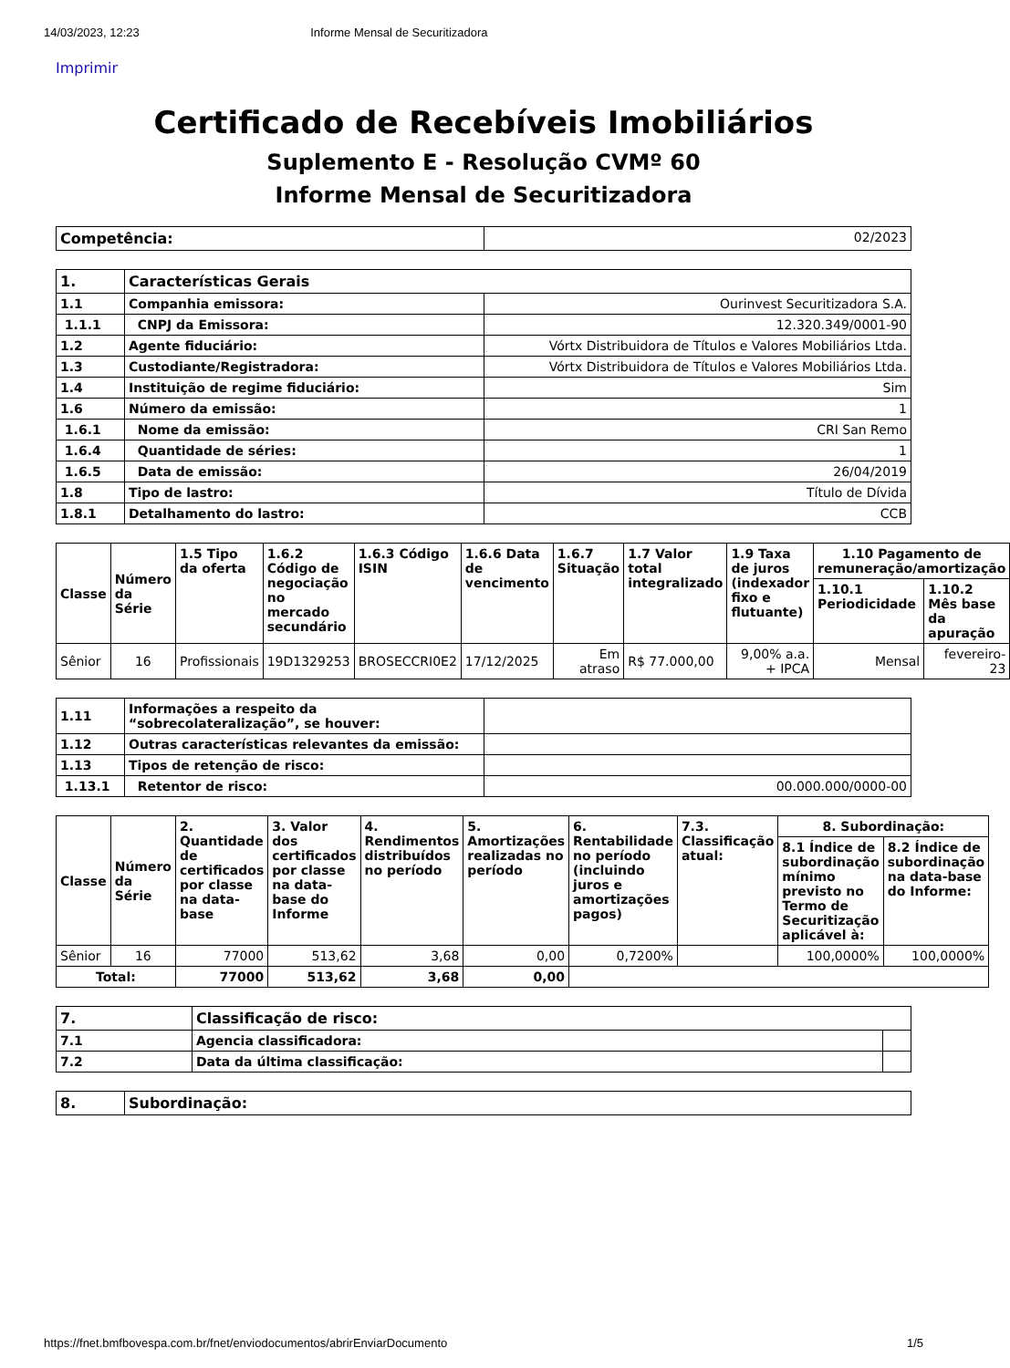14/03/2023, 12:23 Informe Mensal de Securitizadora
Imprimir
Certificado de Recebíveis Imobiliários
Suplemento E - Resolução CVMº 60
Informe Mensal de Securitizadora
| Competência: | 02/2023 |
| 1. | Características Gerais | |
| --- | --- | --- |
| 1.1 | Companhia emissora: | Ourinvest Securitizadora S.A. |
| 1.1.1 | CNPJ da Emissora: | 12.320.349/0001-90 |
| 1.2 | Agente fiduciário: | Vórtx Distribuidora de Títulos e Valores Mobiliários Ltda. |
| 1.3 | Custodiante/Registradora: | Vórtx Distribuidora de Títulos e Valores Mobiliários Ltda. |
| 1.4 | Instituição de regime fiduciário: | Sim |
| 1.6 | Número da emissão: | 1 |
| 1.6.1 | Nome da emissão: | CRI San Remo |
| 1.6.4 | Quantidade de séries: | 1 |
| 1.6.5 | Data de emissão: | 26/04/2019 |
| 1.8 | Tipo de lastro: | Título de Dívida |
| 1.8.1 | Detalhamento do lastro: | CCB |
| Classe | Número da Série | 1.5 Tipo da oferta | 1.6.2 Código de negociação no mercado secundário | 1.6.3 Código ISIN | 1.6.6 Data de vencimento | 1.6.7 Situação | 1.7 Valor total integralizado | 1.9 Taxa de juros (indexador fixo e flutuante) | 1.10 Pagamento de remuneração/amortização | |
| --- | --- | --- | --- | --- | --- | --- | --- | --- | --- | --- |
| | | | | | | | | | 1.10.1 Periodicidade | 1.10.2 Mês base da apuração |
| Sênior | 16 | Profissionais | 19D1329253 | BROSECCRI0E2 | 17/12/2025 | Em atraso | R$ 77.000,00 | 9,00% a.a. + IPCA | Mensal | fevereiro-23 |
| 1.11 | Informações a respeito da “sobrecolateralização”, se houver: | |
| 1.12 | Outras características relevantes da emissão: | |
| 1.13 | Tipos de retenção de risco: | |
| 1.13.1 | Retentor de risco: | 00.000.000/0000-00 |
| Classe | Número da Série | 2. Quantidade de certificados por classe na data-base | 3. Valor dos certificados por classe na data-base do Informe | 4. Rendimentos distribuídos no período | 5. Amortizações realizadas no período | 6. Rentabilidade no período (incluindo juros e amortizações pagos) | 7.3. Classificação atual: | 8. Subordinação: | |
| --- | --- | --- | --- | --- | --- | --- | --- | --- | --- |
| | | | | | | | | 8.1 Índice de subordinação mínimo previsto no Termo de Securitização aplicável à: | 8.2 Índice de subordinação na data-base do Informe: |
| Sênior | 16 | 77000 | 513,62 | 3,68 | 0,00 | 0,7200% | | 100,0000% | 100,0000% |
| Total: | | 77000 | 513,62 | 3,68 | 0,00 | | | | |
| 7. | Classificação de risco: | |
| --- | --- | --- |
| 7.1 | Agencia classificadora: | |
| 7.2 | Data da última classificação: | |
| 8. | Subordinação: |
| --- | --- |
https://fnet.bmfbovespa.com.br/fnet/enviodocumentos/abrirEnviarDocumento 1/5